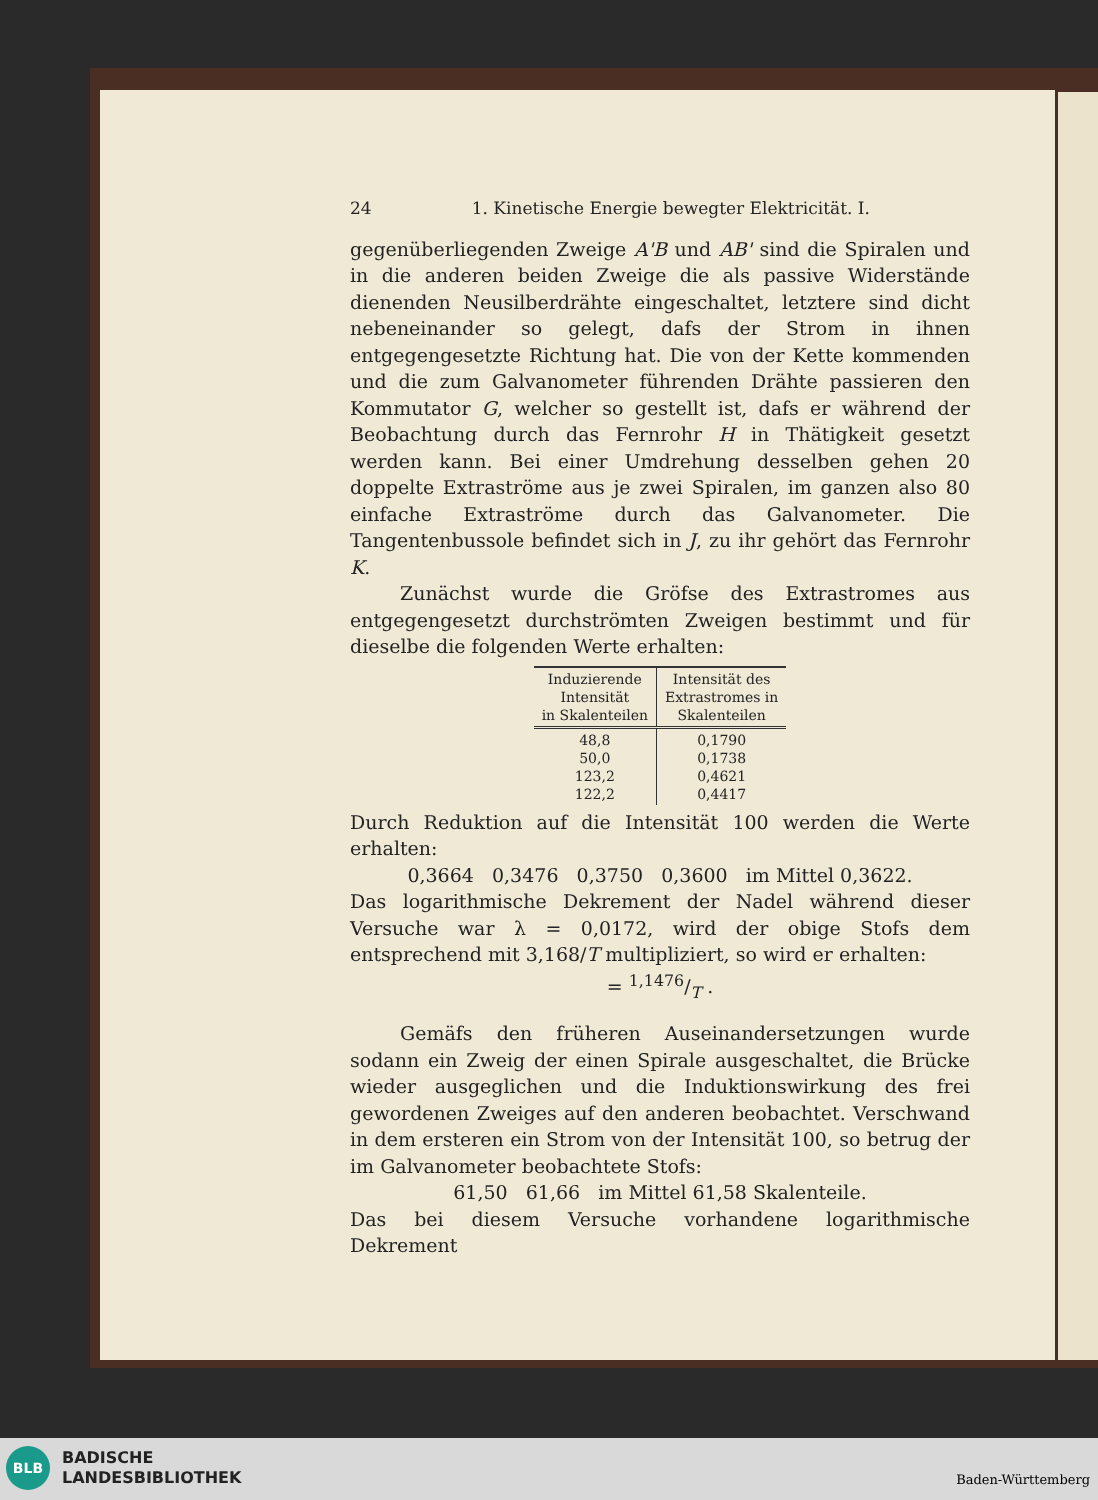24 1. Kinetische Energie bewegter Elektricität. I.
gegenüberliegenden Zweige A'B und AB' sind die Spiralen und in die anderen beiden Zweige die als passive Widerstände dienenden Neusilberdrähte eingeschaltet, letztere sind dicht nebeneinander so gelegt, dafs der Strom in ihnen entgegengesetzte Richtung hat. Die von der Kette kommenden und die zum Galvanometer führenden Drähte passieren den Kommutator G, welcher so gestellt ist, dafs er während der Beobachtung durch das Fernrohr H in Thätigkeit gesetzt werden kann. Bei einer Umdrehung desselben gehen 20 doppelte Extraströme aus je zwei Spiralen, im ganzen also 80 einfache Extraströme durch das Galvanometer. Die Tangentenbussole befindet sich in J, zu ihr gehört das Fernrohr K.
Zunächst wurde die Gröfse des Extrastromes aus entgegengesetzt durchströmten Zweigen bestimmt und für dieselbe die folgenden Werte erhalten:
| Induzierende Intensität in Skalenteilen | Intensität des Extrastromes in Skalenteilen |
| --- | --- |
| 48,8 50,0 123,2 122,2 | 0,1790 0,1738 0,4621 0,4417 |
Durch Reduktion auf die Intensität 100 werden die Werte erhalten:
0,3664 0,3476 0,3750 0,3600 im Mittel 0,3622.
Das logarithmische Dekrement der Nadel während dieser Versuche war λ = 0,0172, wird der obige Stofs dem entsprechend mit 3,168/T multipliziert, so wird er erhalten:
= 1,1476/T .
Gemäfs den früheren Auseinandersetzungen wurde sodann ein Zweig der einen Spirale ausgeschaltet, die Brücke wieder ausgeglichen und die Induktionswirkung des frei gewordenen Zweiges auf den anderen beobachtet. Verschwand in dem ersteren ein Strom von der Intensität 100, so betrug der im Galvanometer beobachtete Stofs:
61,50 61,66 im Mittel 61,58 Skalenteile.
Das bei diesem Versuche vorhandene logarithmische Dekrement
BLB
BADISCHE
LANDESBIBLIOTHEK
Baden-Württemberg